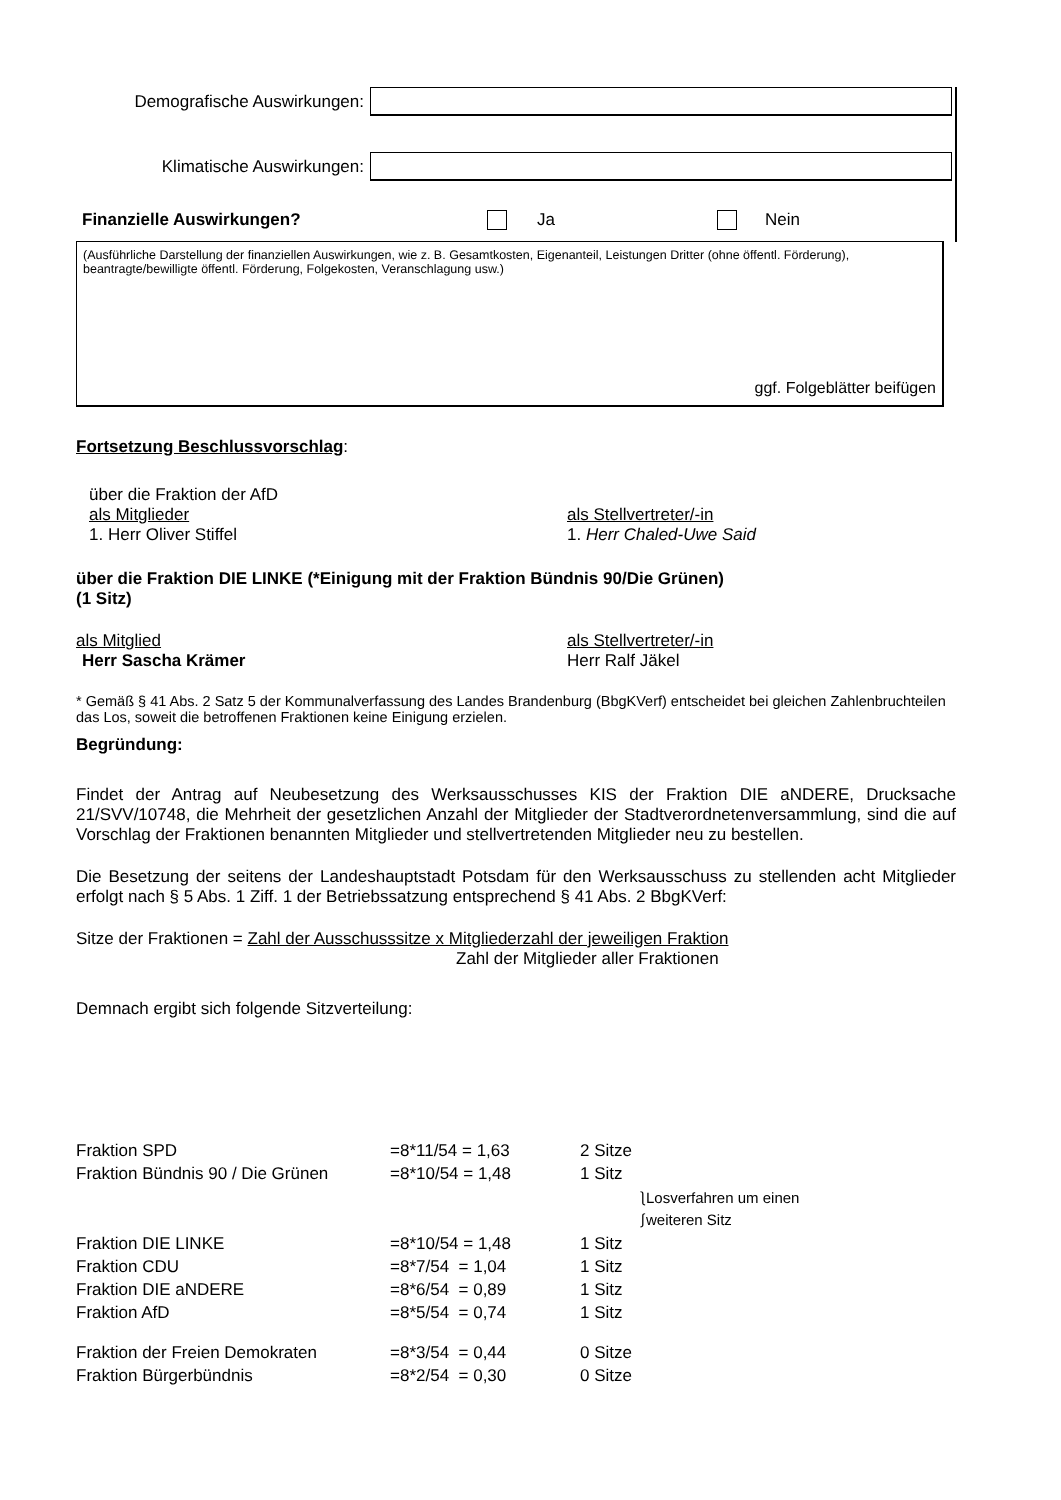Demografische Auswirkungen:
Klimatische Auswirkungen:
Finanzielle Auswirkungen? Ja Nein
(Ausführliche Darstellung der finanziellen Auswirkungen, wie z. B. Gesamtkosten, Eigenanteil, Leistungen Dritter (ohne öffentl. Förderung), beantragte/bewilligte öffentl. Förderung, Folgekosten, Veranschlagung usw.)
ggf. Folgeblätter beifügen
Fortsetzung Beschlussvorschlag:
über die Fraktion der AfD
als Mitglieder als Stellvertreter/-in
1. Herr Oliver Stiffel 1. Herr Chaled-Uwe Said
über die Fraktion DIE LINKE (*Einigung mit der Fraktion Bündnis 90/Die Grünen)
(1 Sitz)
als Mitglied als Stellvertreter/-in
Herr Sascha Krämer Herr Ralf Jäkel
* Gemäß § 41 Abs. 2 Satz 5 der Kommunalverfassung des Landes Brandenburg (BbgKVerf) entscheidet bei gleichen Zahlenbruchteilen das Los, soweit die betroffenen Fraktionen keine Einigung erzielen.
Begründung:
Findet der Antrag auf Neubesetzung des Werksausschusses KIS der Fraktion DIE aNDERE, Drucksache 21/SVV/10748, die Mehrheit der gesetzlichen Anzahl der Mitglieder der Stadtverordnetenversammlung, sind die auf Vorschlag der Fraktionen benannten Mitglieder und stellvertretenden Mitglieder neu zu bestellen.
Die Besetzung der seitens der Landeshauptstadt Potsdam für den Werksausschuss zu stellenden acht Mitglieder erfolgt nach § 5 Abs. 1 Ziff. 1 der Betriebssatzung entsprechend § 41 Abs. 2 BbgKVerf:
Sitze der Fraktionen = Zahl der Ausschusssitze x Mitgliederzahl der jeweiligen Fraktion
Zahl der Mitglieder aller Fraktionen
Demnach ergibt sich folgende Sitzverteilung:
| Fraktion SPD | =8*11/54 = 1,63 | 2 Sitze |
| Fraktion Bündnis 90 / Die Grünen | =8*10/54 = 1,48 | 1 Sitz |
| | | ⎱Losverfahren um einen ⎰weiteren Sitz |
| Fraktion DIE LINKE | =8*10/54 = 1,48 | 1 Sitz |
| Fraktion CDU | =8*7/54 = 1,04 | 1 Sitz |
| Fraktion DIE aNDERE | =8*6/54 = 0,89 | 1 Sitz |
| Fraktion AfD | =8*5/54 = 0,74 | 1 Sitz |
| Fraktion der Freien Demokraten | =8*3/54 = 0,44 | 0 Sitze |
| Fraktion Bürgerbündnis | =8*2/54 = 0,30 | 0 Sitze |